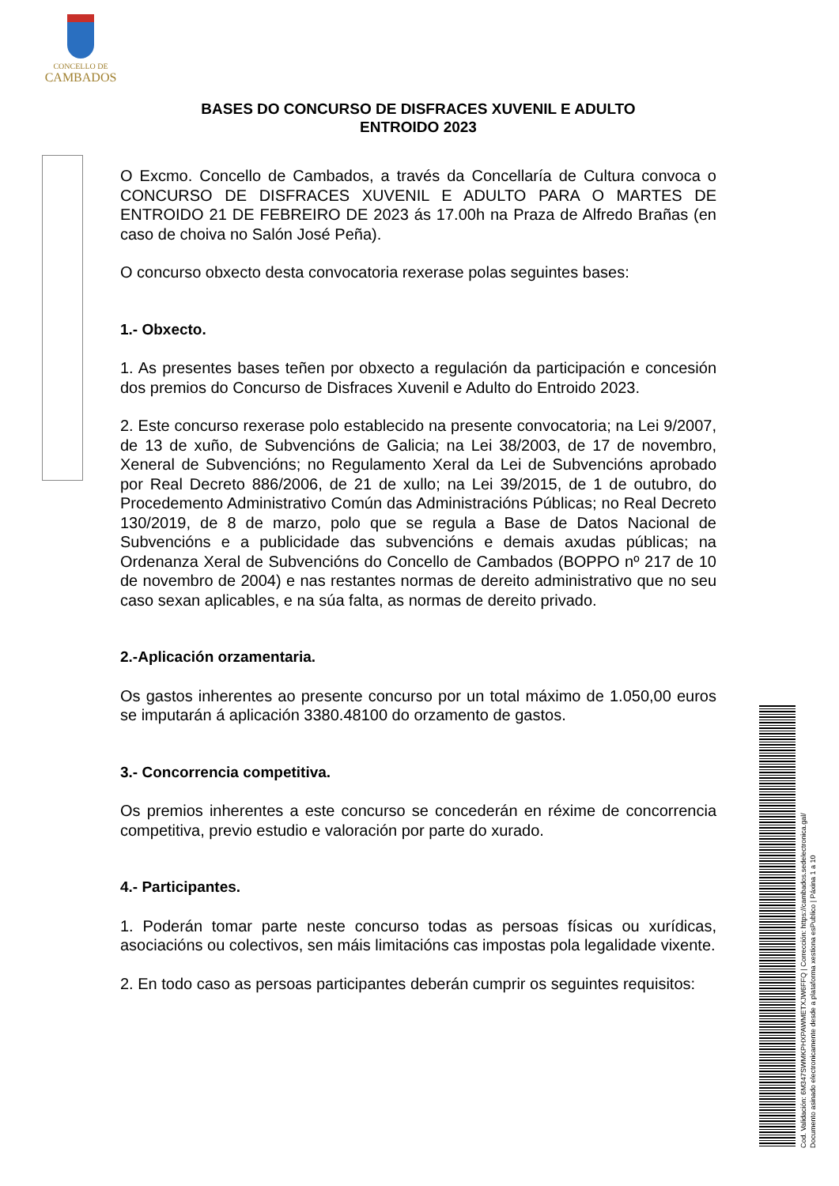CONCELLO DE
CAMBADOS
Cod. Validación: 6M347SWMKPHXPAWMETXJW6FFQ | Corrección: https://cambados.sedelectronica.gal/
Documento asinado electronicamente desde a plataforma xestiona esPublico | Páxina 1 a 10
BASES DO CONCURSO DE DISFRACES XUVENIL E ADULTO
ENTROIDO 2023
O Excmo. Concello de Cambados, a través da Concellaría de Cultura convoca o CONCURSO DE DISFRACES XUVENIL E ADULTO PARA O MARTES DE ENTROIDO 21 DE FEBREIRO DE 2023 ás 17.00h na Praza de Alfredo Brañas (en caso de choiva no Salón José Peña).
O concurso obxecto desta convocatoria rexerase polas seguintes bases:
1.- Obxecto.
1. As presentes bases teñen por obxecto a regulación da participación e concesión dos premios do Concurso de Disfraces Xuvenil e Adulto do Entroido 2023.
2. Este concurso rexerase polo establecido na presente convocatoria; na Lei 9/2007, de 13 de xuño, de Subvencións de Galicia; na Lei 38/2003, de 17 de novembro, Xeneral de Subvencións; no Regulamento Xeral da Lei de Subvencións aprobado por Real Decreto 886/2006, de 21 de xullo; na Lei 39/2015, de 1 de outubro, do Procedemento Administrativo Común das Administracións Públicas; no Real Decreto 130/2019, de 8 de marzo, polo que se regula a Base de Datos Nacional de Subvencións e a publicidade das subvencións e demais axudas públicas; na Ordenanza Xeral de Subvencións do Concello de Cambados (BOPPO nº 217 de 10 de novembro de 2004) e nas restantes normas de dereito administrativo que no seu caso sexan aplicables, e na súa falta, as normas de dereito privado.
2.-Aplicación orzamentaria.
Os gastos inherentes ao presente concurso por un total máximo de 1.050,00 euros se imputarán á aplicación 3380.48100 do orzamento de gastos.
3.- Concorrencia competitiva.
Os premios inherentes a este concurso se concederán en réxime de concorrencia competitiva, previo estudio e valoración por parte do xurado.
4.- Participantes.
1. Poderán tomar parte neste concurso todas as persoas físicas ou xurídicas, asociacións ou colectivos, sen máis limitacións cas impostas pola legalidade vixente.
2. En todo caso as persoas participantes deberán cumprir os seguintes requisitos: